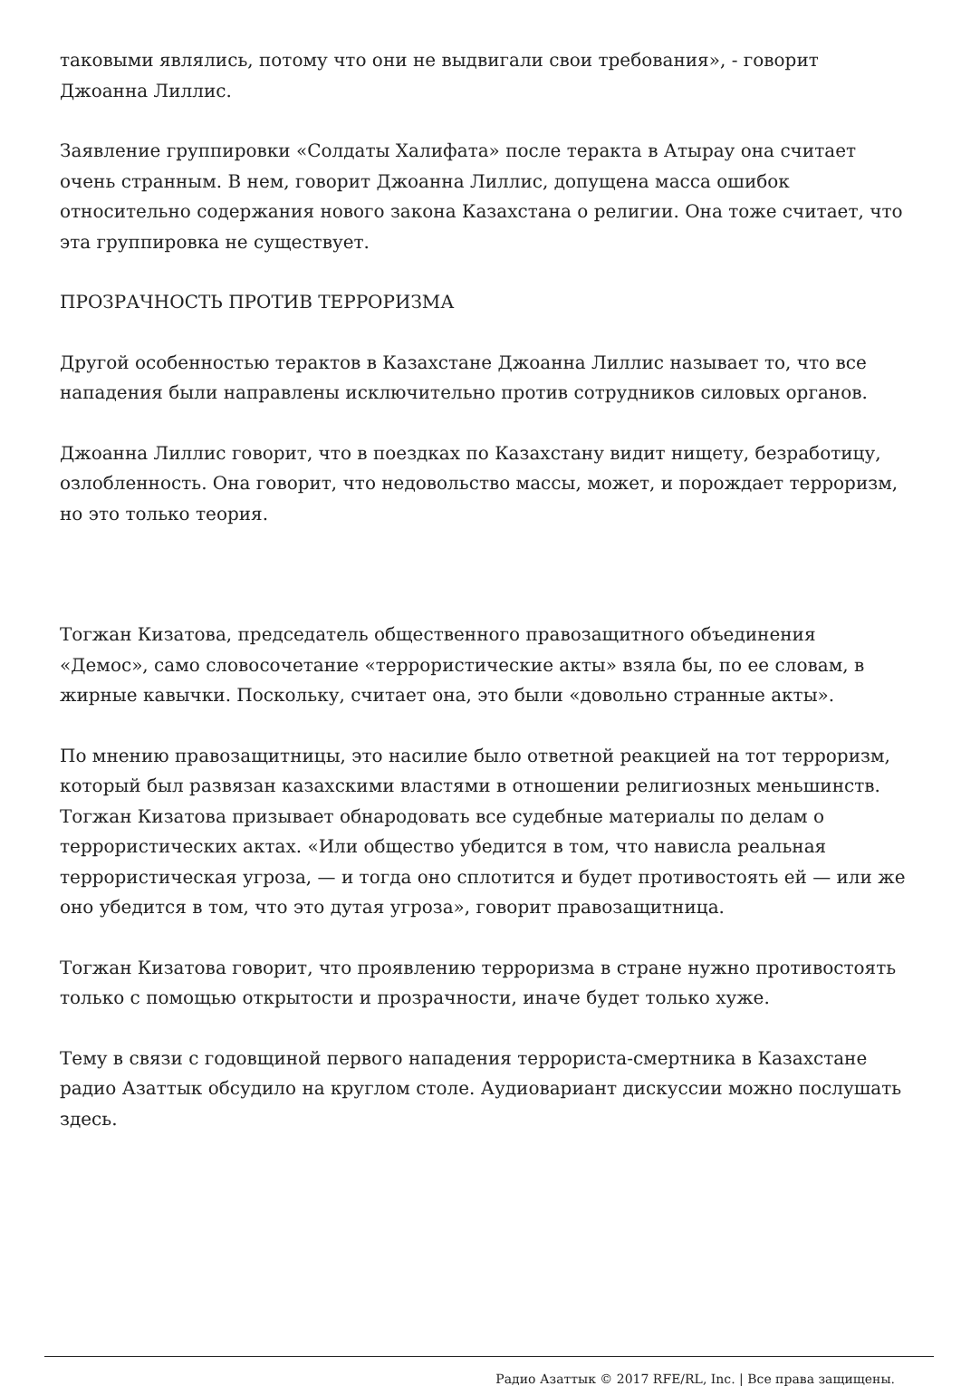таковыми являлись, потому что они не выдвигали свои требования», - говорит Джоанна Лиллис.
Заявление группировки «Солдаты Халифата» после теракта в Атырау она считает очень странным. В нем, говорит Джоанна Лиллис, допущена масса ошибок относительно содержания нового закона Казахстана о религии. Она тоже считает, что эта группировка не существует.
ПРОЗРАЧНОСТЬ ПРОТИВ ТЕРРОРИЗМА
Другой особенностью терактов в Казахстане Джоанна Лиллис называет то, что все нападения были направлены исключительно против сотрудников силовых органов.
Джоанна Лиллис говорит, что в поездках по Казахстану видит нищету, безработицу, озлобленность. Она говорит, что недовольство массы, может, и порождает терроризм, но это только теория.
Тогжан Кизатова, председатель общественного правозащитного объединения «Демос», само словосочетание «террористические акты» взяла бы, по ее словам, в жирные кавычки. Поскольку, считает она, это были «довольно странные акты».
По мнению правозащитницы, это насилие было ответной реакцией на тот терроризм, который был развязан казахскими властями в отношении религиозных меньшинств. Тогжан Кизатова призывает обнародовать все судебные материалы по делам о террористических актах. «Или общество убедится в том, что нависла реальная террористическая угроза, — и тогда оно сплотится и будет противостоять ей — или же оно убедится в том, что это дутая угроза», говорит правозащитница.
Тогжан Кизатова говорит, что проявлению терроризма в стране нужно противостоять только с помощью открытости и прозрачности, иначе будет только хуже.
Тему в связи с годовщиной первого нападения террориста-смертника в Казахстане радио Азаттык обсудило на круглом столе. Аудиовариант дискуссии можно послушать здесь.
Радио Азаттык © 2017 RFE/RL, Inc. | Все права защищены.